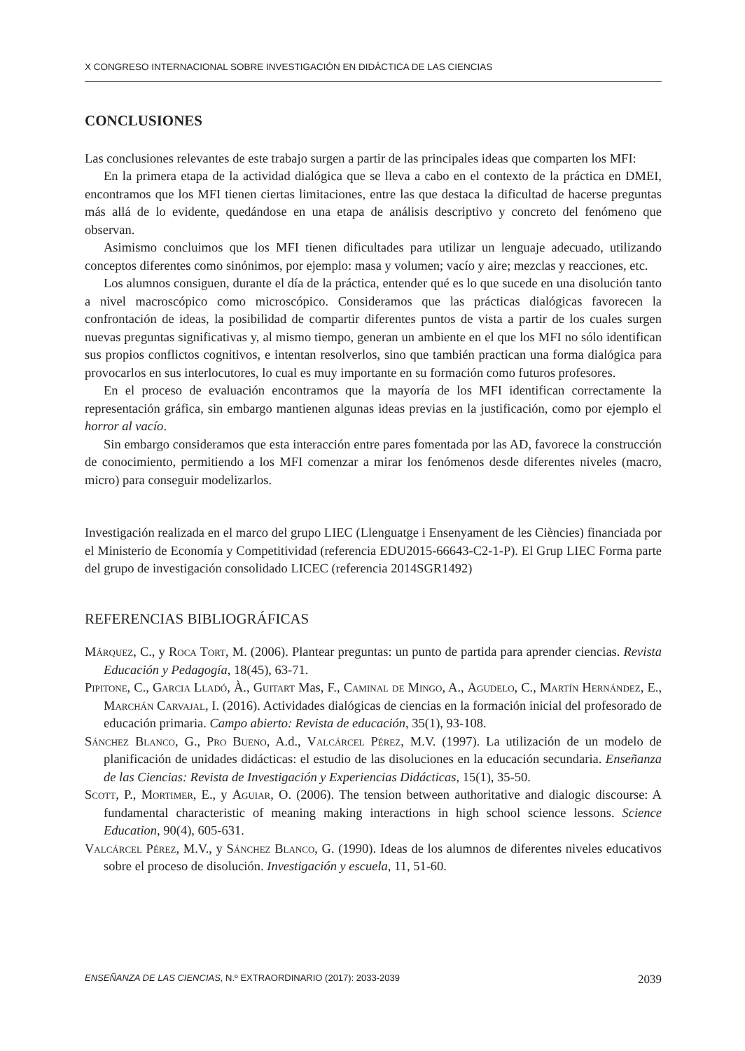X CONGRESO INTERNACIONAL SOBRE INVESTIGACIÓN EN DIDÁCTICA DE LAS CIENCIAS
CONCLUSIONES
Las conclusiones relevantes de este trabajo surgen a partir de las principales ideas que comparten los MFI:
En la primera etapa de la actividad dialógica que se lleva a cabo en el contexto de la práctica en DMEI, encontramos que los MFI tienen ciertas limitaciones, entre las que destaca la dificultad de hacerse preguntas más allá de lo evidente, quedándose en una etapa de análisis descriptivo y concreto del fenómeno que observan.
Asimismo concluimos que los MFI tienen dificultades para utilizar un lenguaje adecuado, utilizando conceptos diferentes como sinónimos, por ejemplo: masa y volumen; vacío y aire; mezclas y reacciones, etc.
Los alumnos consiguen, durante el día de la práctica, entender qué es lo que sucede en una disolución tanto a nivel macroscópico como microscópico. Consideramos que las prácticas dialógicas favorecen la confrontación de ideas, la posibilidad de compartir diferentes puntos de vista a partir de los cuales surgen nuevas preguntas significativas y, al mismo tiempo, generan un ambiente en el que los MFI no sólo identifican sus propios conflictos cognitivos, e intentan resolverlos, sino que también practican una forma dialógica para provocarlos en sus interlocutores, lo cual es muy importante en su formación como futuros profesores.
En el proceso de evaluación encontramos que la mayoría de los MFI identifican correctamente la representación gráfica, sin embargo mantienen algunas ideas previas en la justificación, como por ejemplo el horror al vacío.
Sin embargo consideramos que esta interacción entre pares fomentada por las AD, favorece la construcción de conocimiento, permitiendo a los MFI comenzar a mirar los fenómenos desde diferentes niveles (macro, micro) para conseguir modelizarlos.
Investigación realizada en el marco del grupo LIEC (Llenguatge i Ensenyament de les Ciències) financiada por el Ministerio de Economía y Competitividad (referencia EDU2015-66643-C2-1-P). El Grup LIEC Forma parte del grupo de investigación consolidado LICEC (referencia 2014SGR1492)
REFERENCIAS BIBLIOGRÁFICAS
Márquez, C., y Roca Tort, M. (2006). Plantear preguntas: un punto de partida para aprender ciencias. Revista Educación y Pedagogía, 18(45), 63-71.
Pipitone, C., Garcia Lladó, À., Guitart Mas, F., Caminal de Mingo, A., Agudelo, C., Martín Hernández, E., Marchán Carvajal, I. (2016). Actividades dialógicas de ciencias en la formación inicial del profesorado de educación primaria. Campo abierto: Revista de educación, 35(1), 93-108.
Sánchez Blanco, G., Pro Bueno, A.d., Valcárcel Pérez, M.V. (1997). La utilización de un modelo de planificación de unidades didácticas: el estudio de las disoluciones en la educación secundaria. Enseñanza de las Ciencias: Revista de Investigación y Experiencias Didácticas, 15(1), 35-50.
Scott, P., Mortimer, E., y Aguiar, O. (2006). The tension between authoritative and dialogic discourse: A fundamental characteristic of meaning making interactions in high school science lessons. Science Education, 90(4), 605-631.
Valcárcel Pérez, M.V., y Sánchez Blanco, G. (1990). Ideas de los alumnos de diferentes niveles educativos sobre el proceso de disolución. Investigación y escuela, 11, 51-60.
ENSEÑANZA DE LAS CIENCIAS, N.º EXTRAORDINARIO (2017): 2033-2039 2039